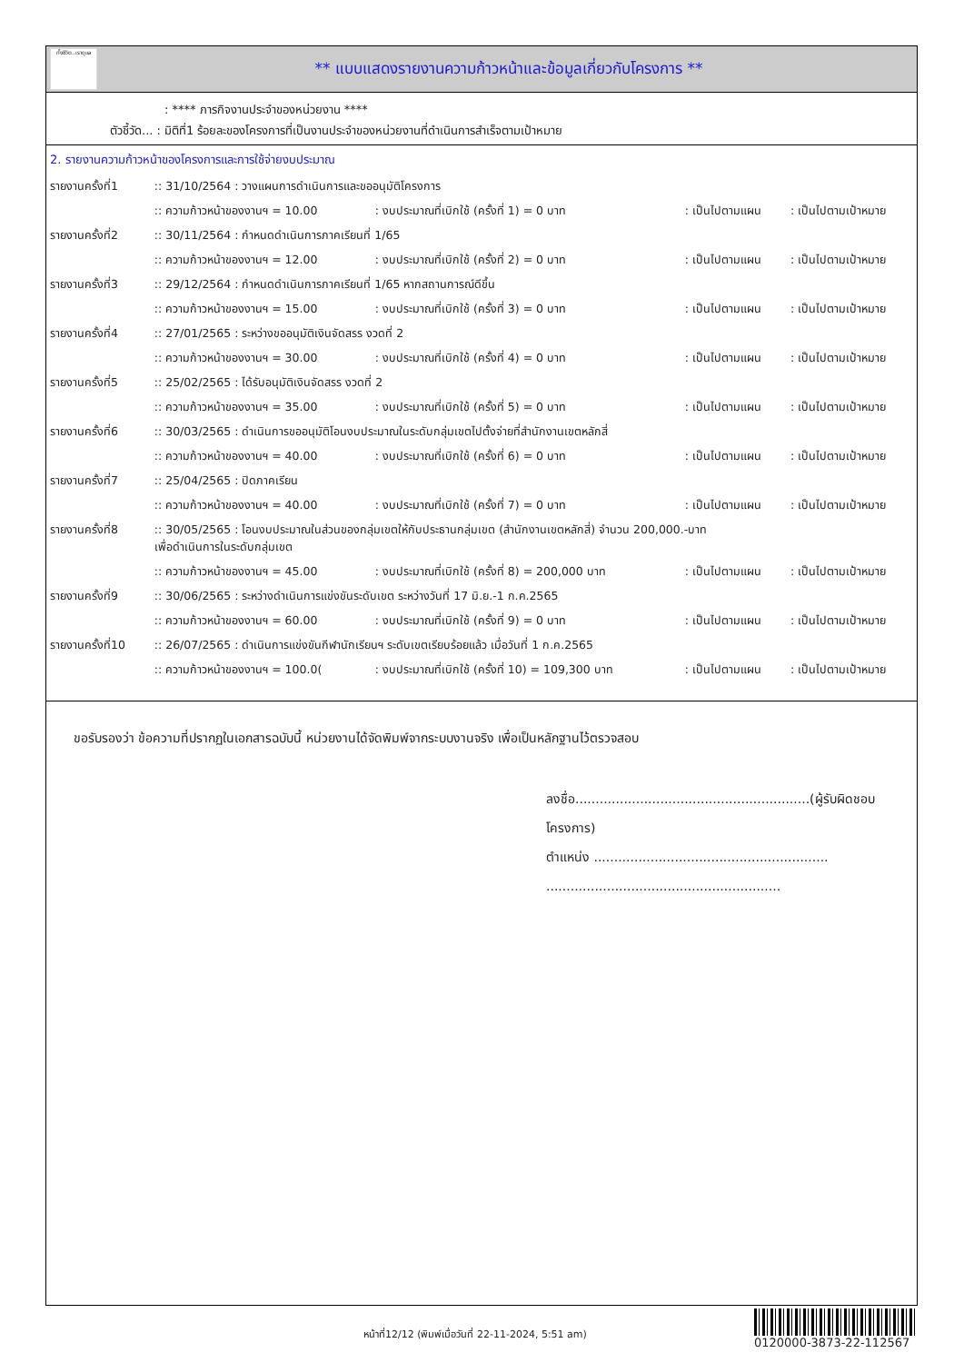ทั้งชีวิต..เราดูแล
** แบบแสดงรายงานความก้าวหน้าและข้อมูลเกี่ยวกับโครงการ **
: **** ภารกิจงานประจำของหน่วยงาน ****
ตัวชี้วัด... : มิติที่1 ร้อยละของโครงการที่เป็นงานประจำของหน่วยงานที่ดำเนินการสำเร็จตามเป้าหมาย
2. รายงานความก้าวหน้าของโครงการและการใช้จ่ายงบประมาณ
| รายงานครั้งที่1 | :: 31/10/2564 : วางแผนการดำเนินการและขออนุมัติโครงการ | | | |
| | :: ความก้าวหน้าของงานฯ = 10.00 | : งบประมาณที่เบิกใช้ (ครั้งที่ 1) = 0 บาท | : เป็นไปตามแผน | : เป็นไปตามเป้าหมาย |
| รายงานครั้งที่2 | :: 30/11/2564 : กำหนดดำเนินการภาคเรียนที่ 1/65 | | | |
| | :: ความก้าวหน้าของงานฯ = 12.00 | : งบประมาณที่เบิกใช้ (ครั้งที่ 2) = 0 บาท | : เป็นไปตามแผน | : เป็นไปตามเป้าหมาย |
| รายงานครั้งที่3 | :: 29/12/2564 : กำหนดดำเนินการภาคเรียนที่ 1/65 หากสถานการณ์ดีขึ้น | | | |
| | :: ความก้าวหน้าของงานฯ = 15.00 | : งบประมาณที่เบิกใช้ (ครั้งที่ 3) = 0 บาท | : เป็นไปตามแผน | : เป็นไปตามเป้าหมาย |
| รายงานครั้งที่4 | :: 27/01/2565 : ระหว่างขออนุมัติเงินจัดสรร งวดที่ 2 | | | |
| | :: ความก้าวหน้าของงานฯ = 30.00 | : งบประมาณที่เบิกใช้ (ครั้งที่ 4) = 0 บาท | : เป็นไปตามแผน | : เป็นไปตามเป้าหมาย |
| รายงานครั้งที่5 | :: 25/02/2565 : ได้รับอนุมัติเงินจัดสรร งวดที่ 2 | | | |
| | :: ความก้าวหน้าของงานฯ = 35.00 | : งบประมาณที่เบิกใช้ (ครั้งที่ 5) = 0 บาท | : เป็นไปตามแผน | : เป็นไปตามเป้าหมาย |
| รายงานครั้งที่6 | :: 30/03/2565 : ดำเนินการขออนุมัติโอนงบประมาณในระดับกลุ่มเขตไปตั้งจ่ายที่สำนักงานเขตหลักสี่ | | | |
| | :: ความก้าวหน้าของงานฯ = 40.00 | : งบประมาณที่เบิกใช้ (ครั้งที่ 6) = 0 บาท | : เป็นไปตามแผน | : เป็นไปตามเป้าหมาย |
| รายงานครั้งที่7 | :: 25/04/2565 : ปิดภาคเรียน | | | |
| | :: ความก้าวหน้าของงานฯ = 40.00 | : งบประมาณที่เบิกใช้ (ครั้งที่ 7) = 0 บาท | : เป็นไปตามแผน | : เป็นไปตามเป้าหมาย |
| รายงานครั้งที่8 | :: 30/05/2565 : โอนงบประมาณในส่วนของกลุ่มเขตให้กับประธานกลุ่มเขต (สำนักงานเขตหลักสี่) จำนวน 200,000.-บาท เพื่อดำเนินการในระดับกลุ่มเขต | | | |
| | :: ความก้าวหน้าของงานฯ = 45.00 | : งบประมาณที่เบิกใช้ (ครั้งที่ 8) = 200,000 บาท | : เป็นไปตามแผน | : เป็นไปตามเป้าหมาย |
| รายงานครั้งที่9 | :: 30/06/2565 : ระหว่างดำเนินการแข่งขันระดับเขต ระหว่างวันที่ 17 มิ.ย.-1 ก.ค.2565 | | | |
| | :: ความก้าวหน้าของงานฯ = 60.00 | : งบประมาณที่เบิกใช้ (ครั้งที่ 9) = 0 บาท | : เป็นไปตามแผน | : เป็นไปตามเป้าหมาย |
| รายงานครั้งที่10 | :: 26/07/2565 : ดำเนินการแข่งขันกีฬานักเรียนฯ ระดับเขตเรียบร้อยแล้ว เมื่อวันที่ 1 ก.ค.2565 | | | |
| | :: ความก้าวหน้าของงานฯ = 100.0( | : งบประมาณที่เบิกใช้ (ครั้งที่ 10) = 109,300 บาท | : เป็นไปตามแผน | : เป็นไปตามเป้าหมาย |
ขอรับรองว่า ข้อความที่ปรากฏในเอกสารฉบับนี้ หน่วยงานได้จัดพิมพ์จากระบบงานจริง เพื่อเป็นหลักฐานไว้ตรวจสอบ
ลงชื่อ..........................................................(ผู้รับผิดชอบโครงการ)
ตำแหน่ง ..........................................................
..........................................................
หน้าที่12/12 (พิมพ์เมื่อวันที่ 22-11-2024, 5:51 am)
0120000-3873-22-112567